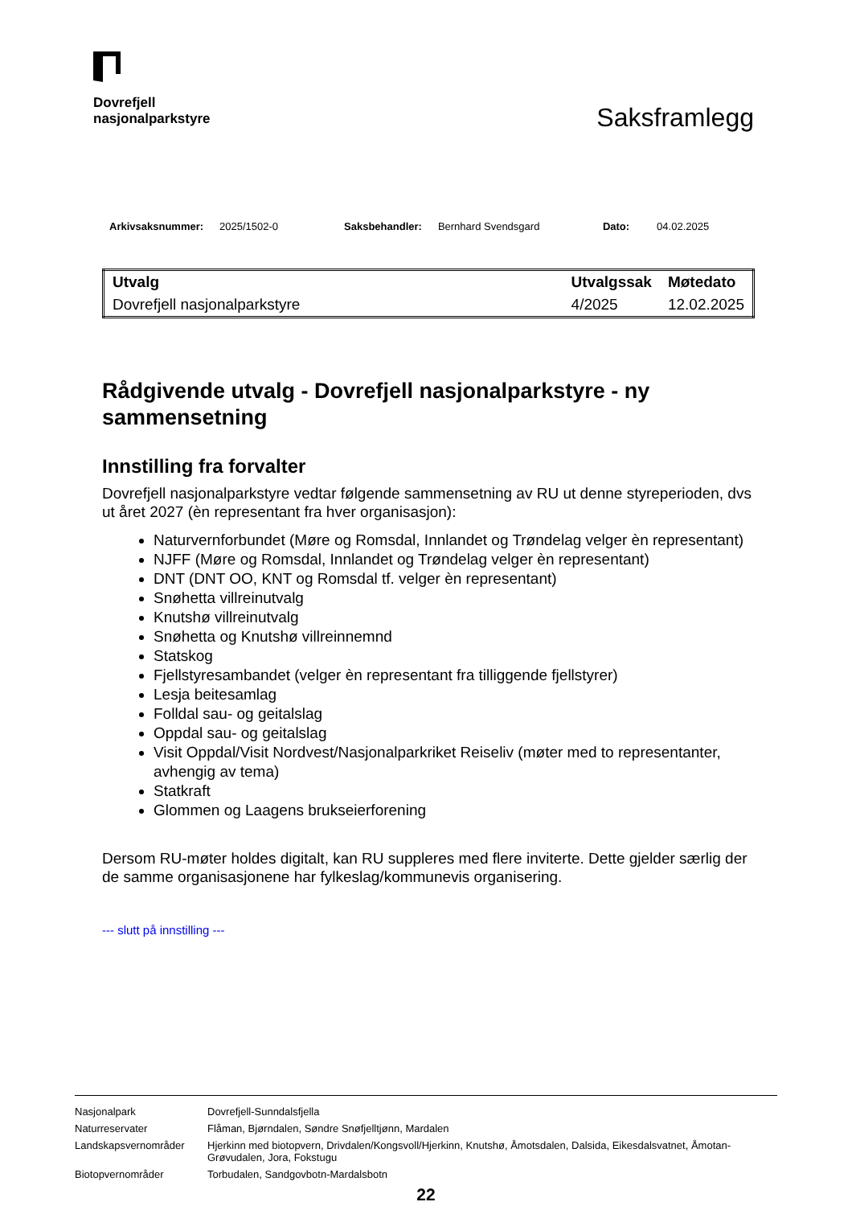Dovrefjell
nasjonalparkstyre
Saksframlegg
Arkivsaksnummer: 2025/1502-0 Saksbehandler: Bernhard Svendsgard Dato: 04.02.2025
| Utvalg | Utvalgssak | Møtedato |
| --- | --- | --- |
| Dovrefjell nasjonalparkstyre | 4/2025 | 12.02.2025 |
Rådgivende utvalg - Dovrefjell nasjonalparkstyre - ny sammensetning
Innstilling fra forvalter
Dovrefjell nasjonalparkstyre vedtar følgende sammensetning av RU ut denne styreperioden, dvs ut året 2027 (èn representant fra hver organisasjon):
Naturvernforbundet (Møre og Romsdal, Innlandet og Trøndelag velger èn representant)
NJFF (Møre og Romsdal, Innlandet og Trøndelag velger èn representant)
DNT (DNT OO, KNT og Romsdal tf. velger èn representant)
Snøhetta villreinutvalg
Knutshø villreinutvalg
Snøhetta og Knutshø villreinnemnd
Statskog
Fjellstyresambandet (velger èn representant fra tilliggende fjellstyrer)
Lesja beitesamlag
Folldal sau- og geitalslag
Oppdal sau- og geitalslag
Visit Oppdal/Visit Nordvest/Nasjonalparkriket Reiseliv (møter med to representanter, avhengig av tema)
Statkraft
Glommen og Laagens brukseierforening
Dersom RU-møter holdes digitalt, kan RU suppleres med flere inviterte. Dette gjelder særlig der de samme organisasjonene har fylkeslag/kommunevis organisering.
--- slutt på innstilling ---
| Nasjonalpark | Dovrefjell-Sunndalsfjella |
| Naturreservater | Flåman, Bjørndalen, Søndre Snøfjelltjønn, Mardalen |
| Landskapsvernområder | Hjerkinn med biotopvern, Drivdalen/Kongsvoll/Hjerkinn, Knutshø, Åmotsdalen, Dalsida, Eikesdalsvatnet, Åmotan-Grøvudalen, Jora, Fokstugu |
| Biotopvernområder | Torbudalen, Sandgovbotn-Mardalsbotn |
22